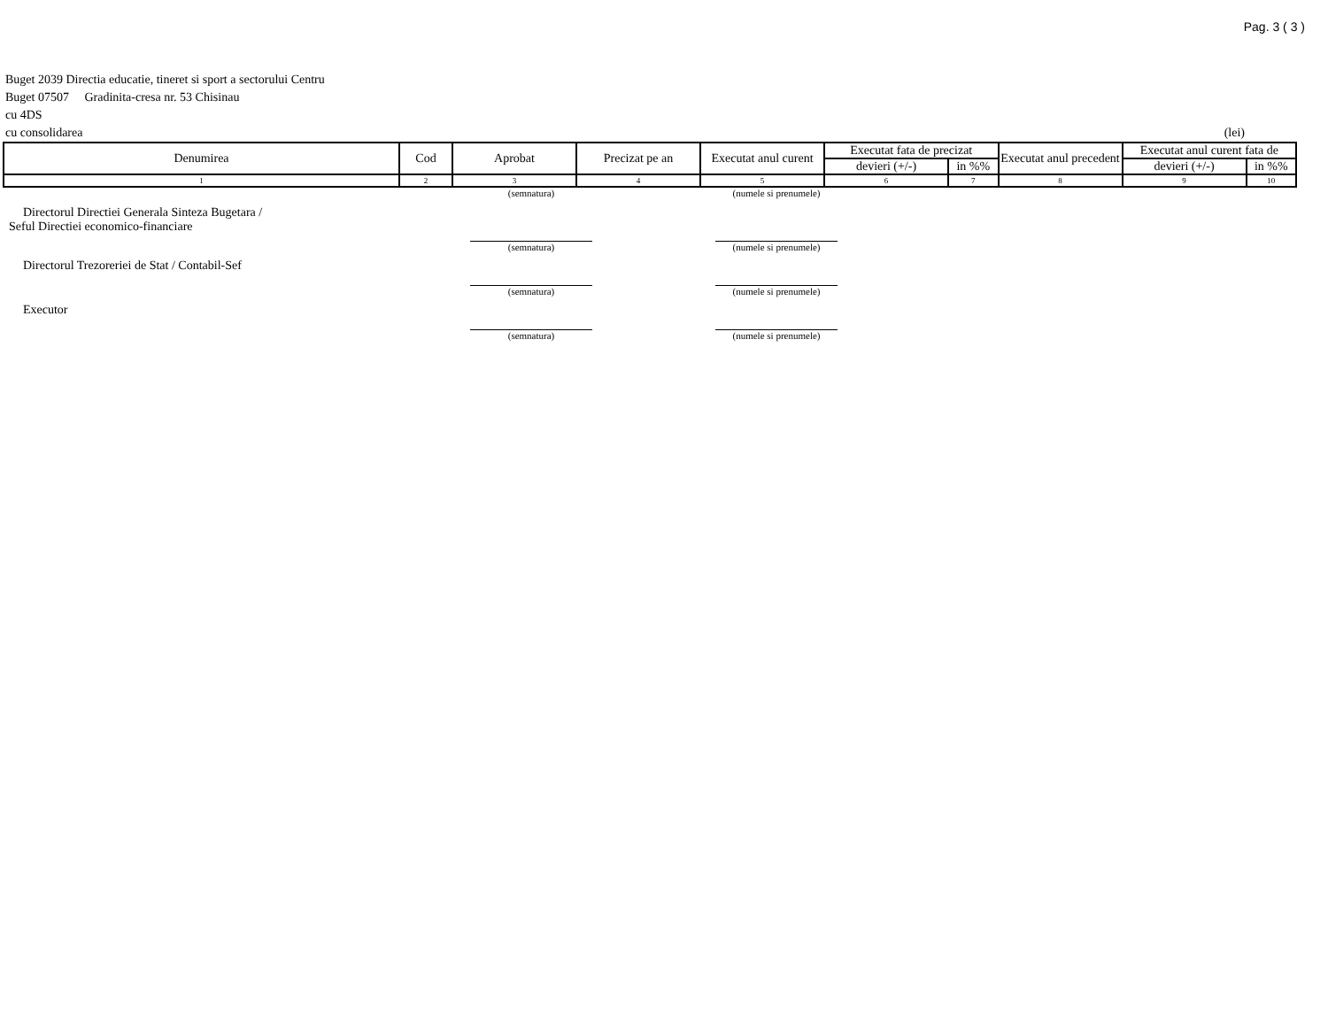Pag. 3 ( 3 )
Buget 2039 Directia educatie, tineret si sport a sectorului Centru
Buget 07507 Gradinita-cresa nr. 53 Chisinau
cu 4DS
cu consolidarea (lei)
| Denumirea | Cod | Aprobat | Precizat pe an | Executat anul curent | Executat fata de precizat | | Executat anul precedent | Executat anul curent fata de | |
| --- | --- | --- | --- | --- | --- | --- | --- | --- | --- |
| | | | | | devieri (+/-) | in %% | | devieri (+/-) | in %% |
| 1 | 2 | 3 | 4 | 5 | 6 | 7 | 8 | 9 | 10 |
(semnatura) (numele si prenumele)
Directorul Directiei Generala Sinteza Bugetara /
Seful Directiei economico-financiare
(semnatura) (numele si prenumele)
Directorul Trezoreriei de Stat / Contabil-Sef
(semnatura) (numele si prenumele)
Executor
(semnatura) (numele si prenumele)